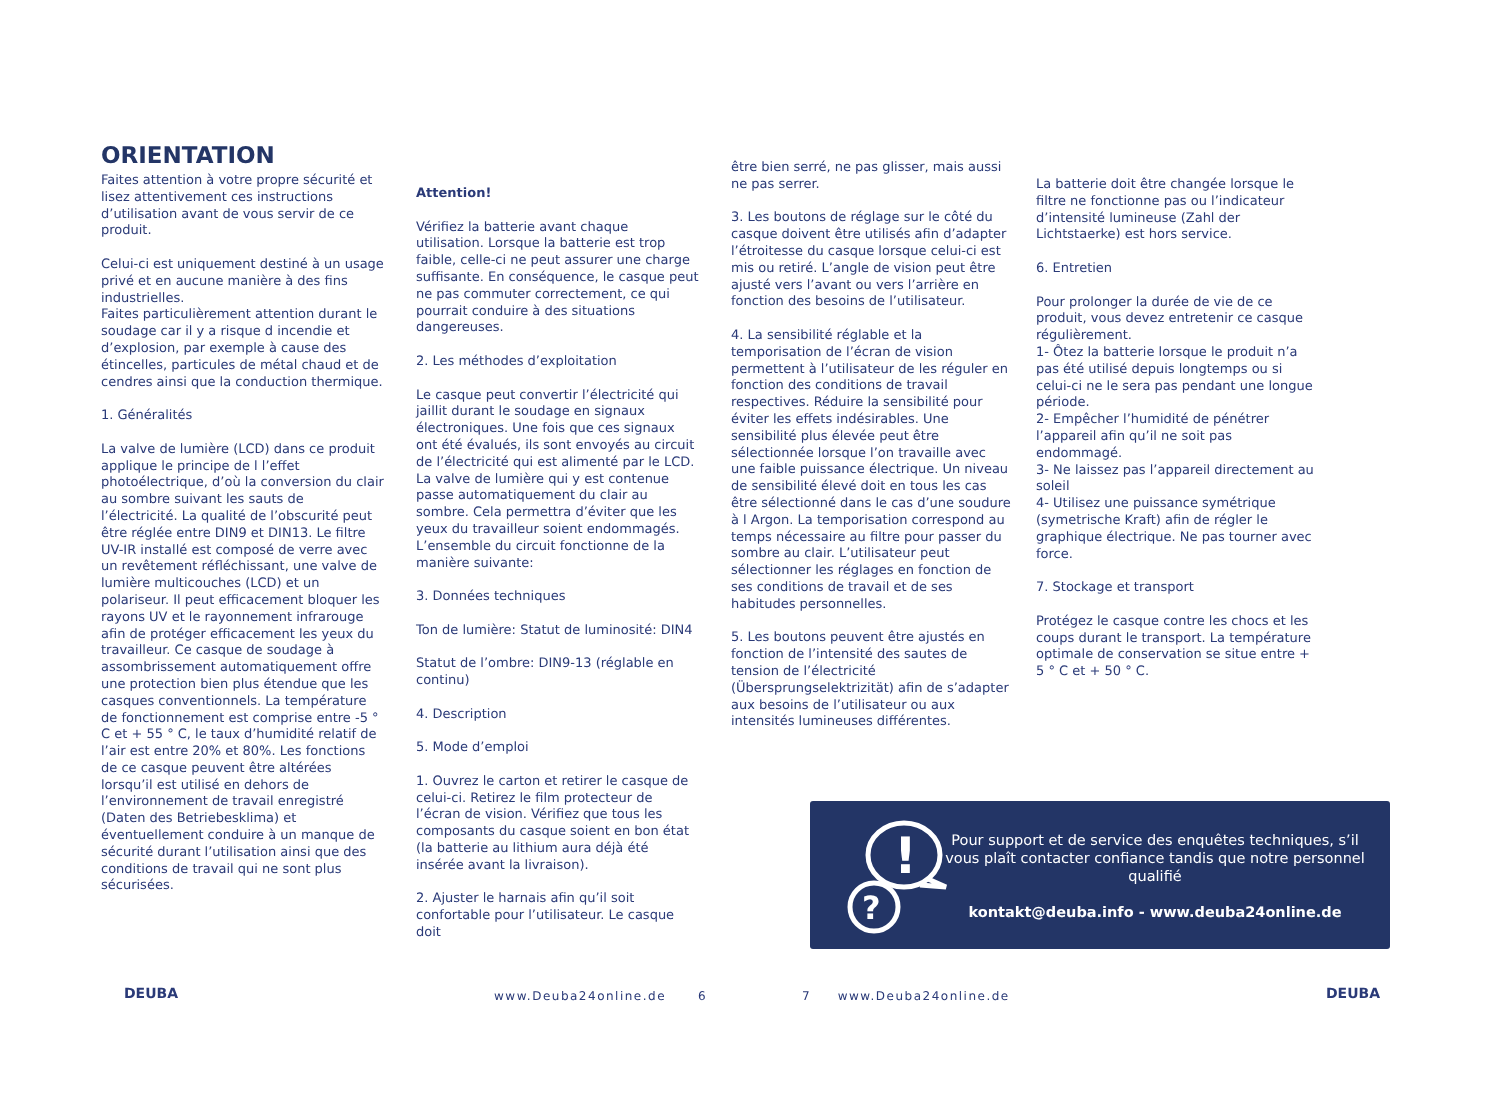ORIENTATION
Faites attention à votre propre sécurité et lisez attentivement ces instructions d’utilisation avant de vous servir de ce produit.
Celui-ci est uniquement destiné à un usage privé et en aucune manière à des fins industrielles.
Faites particulièrement attention durant le soudage car il y a risque d incendie et d’explosion, par exemple à cause des étincelles, particules de métal chaud et de cendres ainsi que la conduction thermique.
1. Généralités
La valve de lumière (LCD) dans ce produit applique le principe de l l’effet photoélectrique, d’où la conversion du clair au sombre suivant les sauts de l’électricité. La qualité de l’obscurité peut être réglée entre DIN9 et DIN13. Le filtre UV-IR installé est composé de verre avec un revêtement réfléchissant, une valve de lumière multicouches (LCD) et un polariseur. Il peut efficacement bloquer les rayons UV et le rayonnement infrarouge afin de protéger efficacement les yeux du travailleur. Ce casque de soudage à assombrissement automatiquement offre une protection bien plus étendue que les casques conventionnels. La température de fonctionnement est comprise entre -5 ° C et + 55 ° C, le taux d’humidité relatif de l’air est entre 20% et 80%. Les fonctions de ce casque peuvent être altérées lorsqu’il est utilisé en dehors de l’environnement de travail enregistré (Daten des Betriebesklima) et éventuellement conduire à un manque de sécurité durant l’utilisation ainsi que des conditions de travail qui ne sont plus sécurisées.
Attention!
Vérifiez la batterie avant chaque utilisation. Lorsque la batterie est trop faible, celle-ci ne peut assurer une charge suffisante. En conséquence, le casque peut ne pas commuter correctement, ce qui pourrait conduire à des situations dangereuses.
2. Les méthodes d’exploitation
Le casque peut convertir l’électricité qui jaillit durant le soudage en signaux électroniques. Une fois que ces signaux ont été évalués, ils sont envoyés au circuit de l’électricité qui est alimenté par le LCD. La valve de lumière qui y est contenue passe automatiquement du clair au sombre. Cela permettra d’éviter que les yeux du travailleur soient endommagés. L’ensemble du circuit fonctionne de la manière suivante:
3. Données techniques
Ton de lumière: Statut de luminosité: DIN4
Statut de l’ombre: DIN9-13 (réglable en continu)
4. Description
5. Mode d’emploi
1. Ouvrez le carton et retirer le casque de celui-ci. Retirez le film protecteur de l’écran de vision. Vérifiez que tous les composants du casque soient en bon état (la batterie au lithium aura déjà été insérée avant la livraison).
2. Ajuster le harnais afin qu’il soit confortable pour l’utilisateur. Le casque doit
être bien serré, ne pas glisser, mais aussi ne pas serrer.
3. Les boutons de réglage sur le côté du casque doivent être utilisés afin d’adapter l’étroitesse du casque lorsque celui-ci est mis ou retiré. L’angle de vision peut être ajusté vers l’avant ou vers l’arrière en fonction des besoins de l’utilisateur.
4. La sensibilité réglable et la temporisation de l’écran de vision permettent à l’utilisateur de les réguler en fonction des conditions de travail respectives. Réduire la sensibilité pour éviter les effets indésirables. Une sensibilité plus élevée peut être sélectionnée lorsque l’on travaille avec une faible puissance électrique. Un niveau de sensibilité élevé doit en tous les cas être sélectionné dans le cas d’une soudure à l Argon. La temporisation correspond au temps nécessaire au filtre pour passer du sombre au clair. L’utilisateur peut sélectionner les réglages en fonction de ses conditions de travail et de ses habitudes personnelles.
5. Les boutons peuvent être ajustés en fonction de l’intensité des sautes de tension de l’électricité (Übersprungselektrizität) afin de s’adapter aux besoins de l’utilisateur ou aux intensités lumineuses différentes.
La batterie doit être changée lorsque le filtre ne fonctionne pas ou l’indicateur d’intensité lumineuse (Zahl der Lichtstaerke) est hors service.
6. Entretien
Pour prolonger la durée de vie de ce produit, vous devez entretenir ce casque régulièrement.
1- Ôtez la batterie lorsque le produit n’a pas été utilisé depuis longtemps ou si celui-ci ne le sera pas pendant une longue période.
2- Empêcher l’humidité de pénétrer l’appareil afin qu’il ne soit pas endommagé.
3- Ne laissez pas l’appareil directement au soleil
4- Utilisez une puissance symétrique (symetrische Kraft) afin de régler le graphique électrique. Ne pas tourner avec force.
7. Stockage et transport
Protégez le casque contre les chocs et les coups durant le transport. La température optimale de conservation se situe entre + 5 ° C et + 50 ° C.
?
!
Pour support et de service des enquêtes techniques, s’il vous plaît contacter confiance tandis que notre personnel qualifié
kontakt@deuba.info - www.deuba24online.de
DEUBA www.Deuba24online.de 6 7 www.Deuba24online.de DEUBA